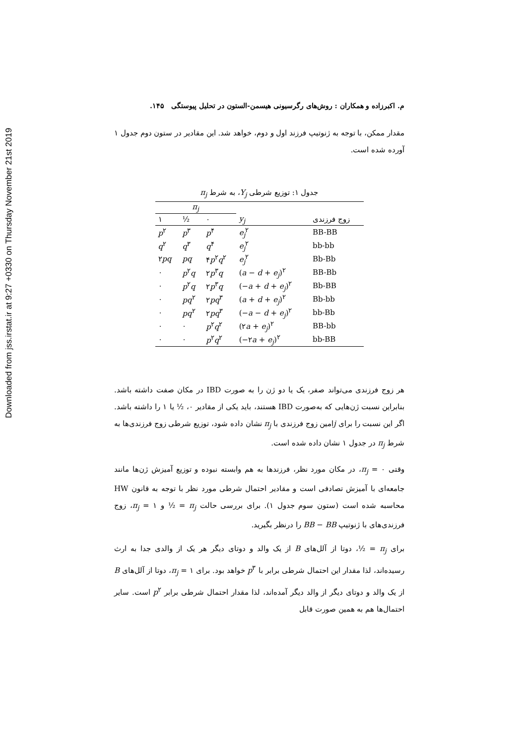Downloaded from jss.irstat.ir at 9:27 +0330 on Thursday November 21st 2019
م. اکبرزاده و همکاران : روش‌های رگرسیونی هیسمن-الستون در تحلیل پیوستگی ۱۴۵.
مقدار ممکن، با توجه به ژنوتیپ فرزند اول و دوم، خواهد شد. این مقادیر در ستون دوم جدول ۱ آورده شده است.
جدول ۱: توزیع شرطی Y<sub>j</sub>، به شرط π<sub>j</sub>
| π<sub>j</sub> | | | | |
| --- | --- | --- | --- | --- |
| ۱ | ½ | ۰ | y<sub>j</sub> | زوج فرزندی |
| p<sup>۲</sup> | p<sup>۳</sup> | p<sup>۴</sup> | e<sub>j</sub><sup>۲</sup> | BB-BB |
| q<sup>۲</sup> | q<sup>۳</sup> | q<sup>۴</sup> | e<sub>j</sub><sup>۲</sup> | bb-bb |
| ۲ pq | pq | ۴ p<sup>۲</sup> q<sup>۲</sup> | e<sub>j</sub><sup>۲</sup> | Bb-Bb |
| ۰ | p<sup>۲</sup> q | ۲ p<sup>۳</sup> q | ( a − d + e<sub>j</sub> )<sup>۲</sup> | BB-Bb |
| ۰ | p<sup>۲</sup> q | ۲ p<sup>۳</sup> q | (− a + d + e<sub>j</sub> )<sup>۲</sup> | Bb-BB |
| ۰ | pq<sup>۲</sup> | ۲ pq<sup>۳</sup> | ( a + d + e<sub>j</sub> )<sup>۲</sup> | Bb-bb |
| ۰ | pq<sup>۲</sup> | ۲ pq<sup>۳</sup> | (− a − d + e<sub>j</sub> )<sup>۲</sup> | bb-Bb |
| ۰ | ۰ | p<sup>۲</sup> q<sup>۲</sup> | (۲ a + e<sub>j</sub> )<sup>۲</sup> | BB-bb |
| ۰ | ۰ | p<sup>۲</sup> q<sup>۲</sup> | (−۲ a + e<sub>j</sub> )<sup>۲</sup> | bb-BB |
هر زوج فرزندی می‌تواند صفر، یک یا دو ژن را به صورت IBD در مکان صفت داشته باشد. بنابراین نسبت ژن‌هایی که به‌صورت IBD هستند، باید یکی از مقادیر ۰، ½ یا ۱ را داشته باشد. اگر این نسبت را برای jامین زوج فرزندی با π<sub>j</sub> نشان داده شود، توزیع شرطی زوج فرزندی‌ها به شرط π<sub>j</sub> در جدول ۱ نشان داده شده است.
وقتی π<sub>j</sub> = ۰، در مکان مورد نظر، فرزندها به هم وابسته نبوده و توزیع آمیزش ژن‌ها مانند جامعه‌ای با آمیزش تصادفی است و مقادیر احتمال شرطی مورد نظر با توجه به قانون HW محاسبه شده است (ستون سوم جدول ۱). برای بررسی حالت π<sub>j</sub> = ½ و π<sub>j</sub> = ۱، زوج فرزندی‌های با ژنوتیپ BB − BB را درنظر بگیرید.
برای π<sub>j</sub> = ½، دوتا از آلل‌های B از یک والد و دوتای دیگر هر یک از والدی جدا به ارث رسیده‌اند، لذا مقدار این احتمال شرطی برابر با p<sup>۳</sup> خواهد بود. برای π<sub>j</sub> = ۱، دوتا از آلل‌های B از یک والد و دوتای دیگر از والد دیگر آمده‌اند، لذا مقدار احتمال شرطی برابر p<sup>۲</sup> است. سایر احتمال‌ها هم به همین صورت قابل